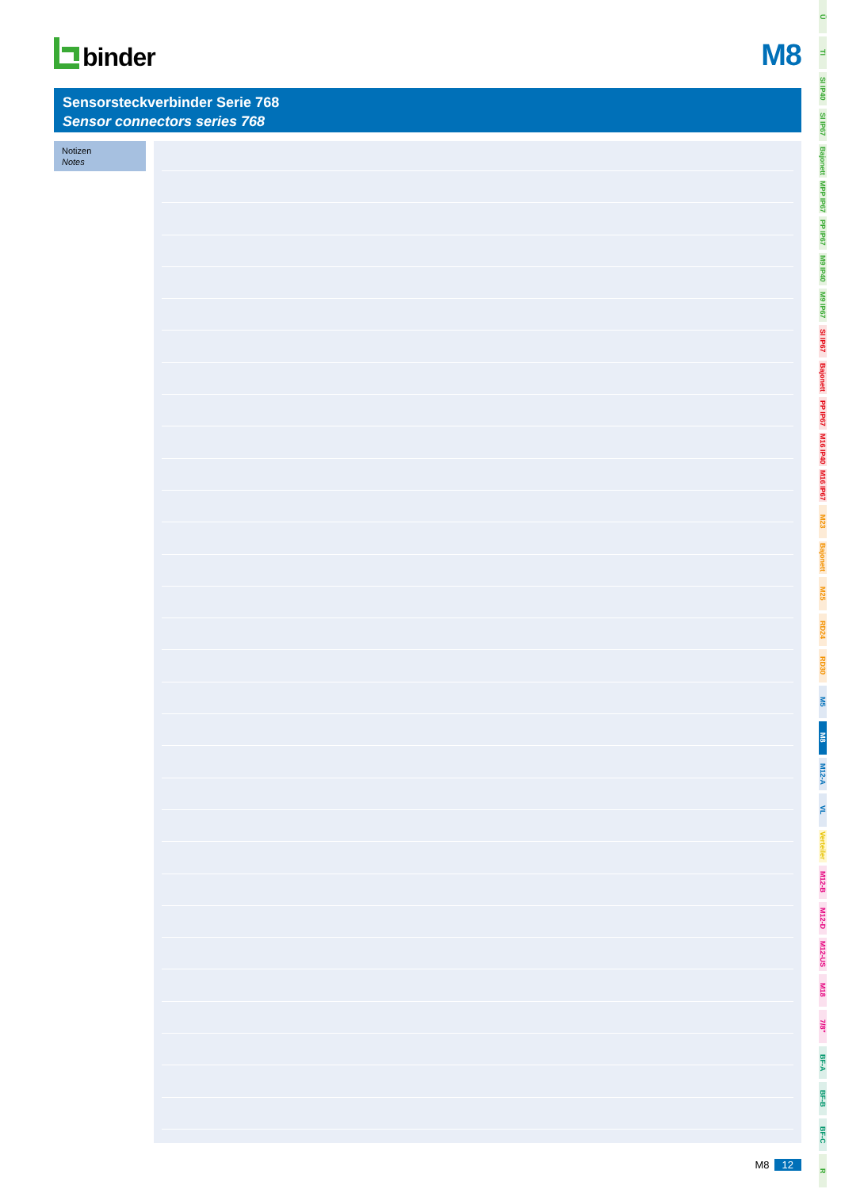binder
M8
Sensorsteckverbinder Serie 768
Sensor connectors series 768
Notizen
Notes
M8 12
Ü
TI
SI IP40
SI IP67
Bajonett
MPP IP67
PP IP67
M9 IP40
M9 IP67
SI IP67
Bajonett
PP IP67
M16 IP40
M16 IP67
M23
Bajonett
M25
RD24
RD30
M5
M8
M12-A
VL
Verteiler
M12-B
M12-D
M12-US
M18
7/8"
BF-A
BF-B
BF-C
R